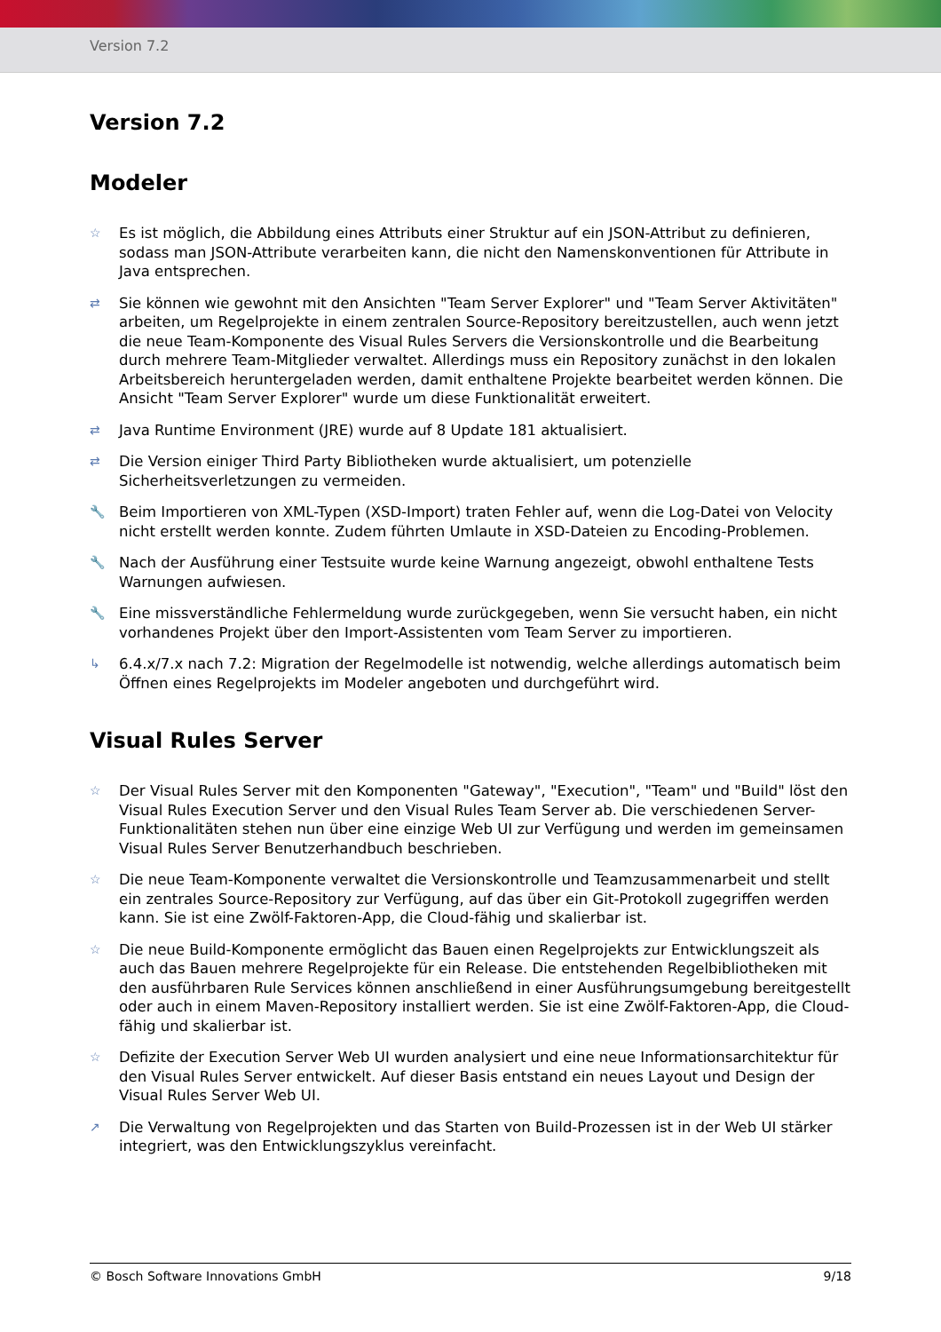Version 7.2
Version 7.2
Modeler
☆
Es ist möglich, die Abbildung eines Attributs einer Struktur auf ein JSON-Attribut zu definieren, sodass man JSON-Attribute verarbeiten kann, die nicht den Namenskonventionen für Attribute in Java entsprechen.
⇄
Sie können wie gewohnt mit den Ansichten "Team Server Explorer" und "Team Server Aktivitäten" arbeiten, um Regelprojekte in einem zentralen Source-Repository bereitzustellen, auch wenn jetzt die neue Team-Komponente des Visual Rules Servers die Versionskontrolle und die Bearbeitung durch mehrere Team-Mitglieder verwaltet. Allerdings muss ein Repository zunächst in den lokalen Arbeitsbereich heruntergeladen werden, damit enthaltene Projekte bearbeitet werden können. Die Ansicht "Team Server Explorer" wurde um diese Funktionalität erweitert.
⇄
Java Runtime Environment (JRE) wurde auf 8 Update 181 aktualisiert.
⇄
Die Version einiger Third Party Bibliotheken wurde aktualisiert, um potenzielle Sicherheitsverletzungen zu vermeiden.
🔧
Beim Importieren von XML-Typen (XSD-Import) traten Fehler auf, wenn die Log-Datei von Velocity nicht erstellt werden konnte. Zudem führten Umlaute in XSD-Dateien zu Encoding-Problemen.
🔧
Nach der Ausführung einer Testsuite wurde keine Warnung angezeigt, obwohl enthaltene Tests Warnungen aufwiesen.
🔧
Eine missverständliche Fehlermeldung wurde zurückgegeben, wenn Sie versucht haben, ein nicht vorhandenes Projekt über den Import-Assistenten vom Team Server zu importieren.
↳
6.4.x/7.x nach 7.2: Migration der Regelmodelle ist notwendig, welche allerdings automatisch beim Öffnen eines Regelprojekts im Modeler angeboten und durchgeführt wird.
Visual Rules Server
☆
Der Visual Rules Server mit den Komponenten "Gateway", "Execution", "Team" und "Build" löst den Visual Rules Execution Server und den Visual Rules Team Server ab. Die verschiedenen Server-Funktionalitäten stehen nun über eine einzige Web UI zur Verfügung und werden im gemeinsamen Visual Rules Server Benutzerhandbuch beschrieben.
☆
Die neue Team-Komponente verwaltet die Versionskontrolle und Teamzusammenarbeit und stellt ein zentrales Source-Repository zur Verfügung, auf das über ein Git-Protokoll zugegriffen werden kann. Sie ist eine Zwölf-Faktoren-App, die Cloud-fähig und skalierbar ist.
☆
Die neue Build-Komponente ermöglicht das Bauen einen Regelprojekts zur Entwicklungszeit als auch das Bauen mehrere Regelprojekte für ein Release. Die entstehenden Regelbibliotheken mit den ausführbaren Rule Services können anschließend in einer Ausführungsumgebung bereitgestellt oder auch in einem Maven-Repository installiert werden. Sie ist eine Zwölf-Faktoren-App, die Cloud-fähig und skalierbar ist.
☆
Defizite der Execution Server Web UI wurden analysiert und eine neue Informationsarchitektur für den Visual Rules Server entwickelt. Auf dieser Basis entstand ein neues Layout und Design der Visual Rules Server Web UI.
↗
Die Verwaltung von Regelprojekten und das Starten von Build-Prozessen ist in der Web UI stärker integriert, was den Entwicklungszyklus vereinfacht.
© Bosch Software Innovations GmbH 9/18